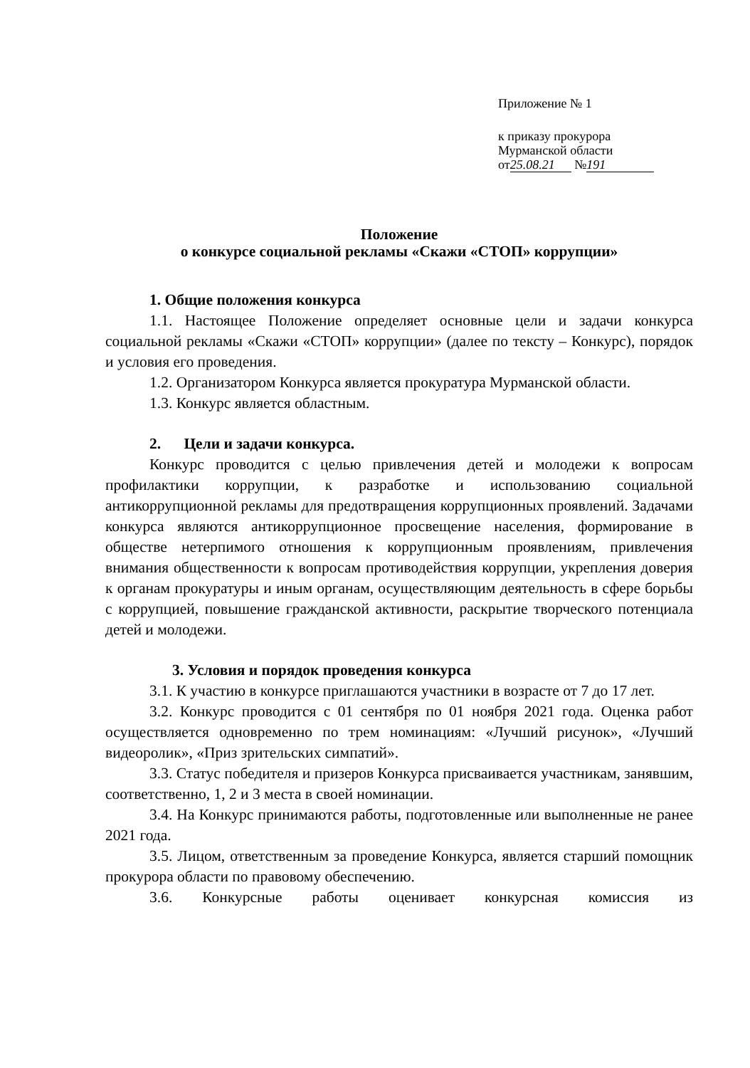Приложение № 1
к приказу прокурора
Мурманской области
от 25.08.21 № 191
Положение
о конкурсе социальной рекламы «Скажи «СТОП» коррупции»
1. Общие положения конкурса
1.1. Настоящее Положение определяет основные цели и задачи конкурса социальной рекламы «Скажи «СТОП» коррупции» (далее по тексту – Конкурс), порядок и условия его проведения.
1.2. Организатором Конкурса является прокуратура Мурманской области.
1.3. Конкурс является областным.
2. Цели и задачи конкурса.
Конкурс проводится с целью привлечения детей и молодежи к вопросам профилактики коррупции, к разработке и использованию социальной антикоррупционной рекламы для предотвращения коррупционных проявлений. Задачами конкурса являются антикоррупционное просвещение населения, формирование в обществе нетерпимого отношения к коррупционным проявлениям, привлечения внимания общественности к вопросам противодействия коррупции, укрепления доверия к органам прокуратуры и иным органам, осуществляющим деятельность в сфере борьбы с коррупцией, повышение гражданской активности, раскрытие творческого потенциала детей и молодежи.
3. Условия и порядок проведения конкурса
3.1. К участию в конкурсе приглашаются участники в возрасте от 7 до 17 лет.
3.2. Конкурс проводится с 01 сентября по 01 ноября 2021 года. Оценка работ осуществляется одновременно по трем номинациям: «Лучший рисунок», «Лучший видеоролик», «Приз зрительских симпатий».
3.3. Статус победителя и призеров Конкурса присваивается участникам, занявшим, соответственно, 1, 2 и 3 места в своей номинации.
3.4. На Конкурс принимаются работы, подготовленные или выполненные не ранее 2021 года.
3.5. Лицом, ответственным за проведение Конкурса, является старший помощник прокурора области по правовому обеспечению.
3.6. Конкурсные работы оценивает конкурсная комиссия из